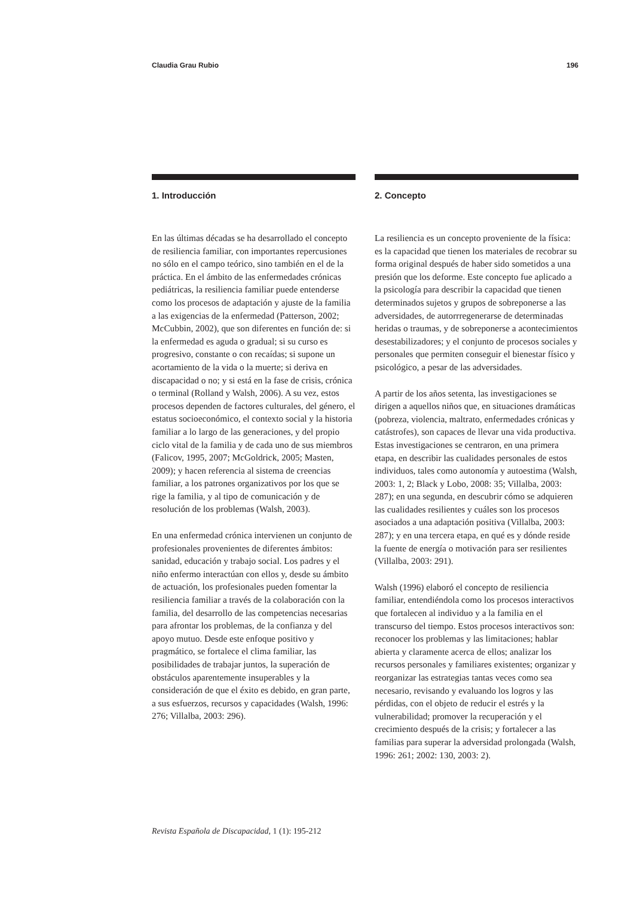Claudia Grau Rubio 196
1. Introducción
En las últimas décadas se ha desarrollado el concepto de resiliencia familiar, con importantes repercusiones no sólo en el campo teórico, sino también en el de la práctica. En el ámbito de las enfermedades crónicas pediátricas, la resiliencia familiar puede entenderse como los procesos de adaptación y ajuste de la familia a las exigencias de la enfermedad (Patterson, 2002; McCubbin, 2002), que son diferentes en función de: si la enfermedad es aguda o gradual; si su curso es progresivo, constante o con recaídas; si supone un acortamiento de la vida o la muerte; si deriva en discapacidad o no; y si está en la fase de crisis, crónica o terminal (Rolland y Walsh, 2006). A su vez, estos procesos dependen de factores culturales, del género, el estatus socioeconómico, el contexto social y la historia familiar a lo largo de las generaciones, y del propio ciclo vital de la familia y de cada uno de sus miembros (Falicov, 1995, 2007; McGoldrick, 2005; Masten, 2009); y hacen referencia al sistema de creencias familiar, a los patrones organizativos por los que se rige la familia, y al tipo de comunicación y de resolución de los problemas (Walsh, 2003).
En una enfermedad crónica intervienen un conjunto de profesionales provenientes de diferentes ámbitos: sanidad, educación y trabajo social. Los padres y el niño enfermo interactúan con ellos y, desde su ámbito de actuación, los profesionales pueden fomentar la resiliencia familiar a través de la colaboración con la familia, del desarrollo de las competencias necesarias para afrontar los problemas, de la confianza y del apoyo mutuo. Desde este enfoque positivo y pragmático, se fortalece el clima familiar, las posibilidades de trabajar juntos, la superación de obstáculos aparentemente insuperables y la consideración de que el éxito es debido, en gran parte, a sus esfuerzos, recursos y capacidades (Walsh, 1996: 276; Villalba, 2003: 296).
2. Concepto
La resiliencia es un concepto proveniente de la física: es la capacidad que tienen los materiales de recobrar su forma original después de haber sido sometidos a una presión que los deforme. Este concepto fue aplicado a la psicología para describir la capacidad que tienen determinados sujetos y grupos de sobreponerse a las adversidades, de autorrregenerarse de determinadas heridas o traumas, y de sobreponerse a acontecimientos desestabilizadores; y el conjunto de procesos sociales y personales que permiten conseguir el bienestar físico y psicológico, a pesar de las adversidades.
A partir de los años setenta, las investigaciones se dirigen a aquellos niños que, en situaciones dramáticas (pobreza, violencia, maltrato, enfermedades crónicas y catástrofes), son capaces de llevar una vida productiva. Estas investigaciones se centraron, en una primera etapa, en describir las cualidades personales de estos individuos, tales como autonomía y autoestima (Walsh, 2003: 1, 2; Black y Lobo, 2008: 35; Villalba, 2003: 287); en una segunda, en descubrir cómo se adquieren las cualidades resilientes y cuáles son los procesos asociados a una adaptación positiva (Villalba, 2003: 287); y en una tercera etapa, en qué es y dónde reside la fuente de energía o motivación para ser resilientes (Villalba, 2003: 291).
Walsh (1996) elaboró el concepto de resiliencia familiar, entendiéndola como los procesos interactivos que fortalecen al individuo y a la familia en el transcurso del tiempo. Estos procesos interactivos son: reconocer los problemas y las limitaciones; hablar abierta y claramente acerca de ellos; analizar los recursos personales y familiares existentes; organizar y reorganizar las estrategias tantas veces como sea necesario, revisando y evaluando los logros y las pérdidas, con el objeto de reducir el estrés y la vulnerabilidad; promover la recuperación y el crecimiento después de la crisis; y fortalecer a las familias para superar la adversidad prolongada (Walsh, 1996: 261; 2002: 130, 2003: 2).
Revista Española de Discapacidad, 1 (1): 195-212